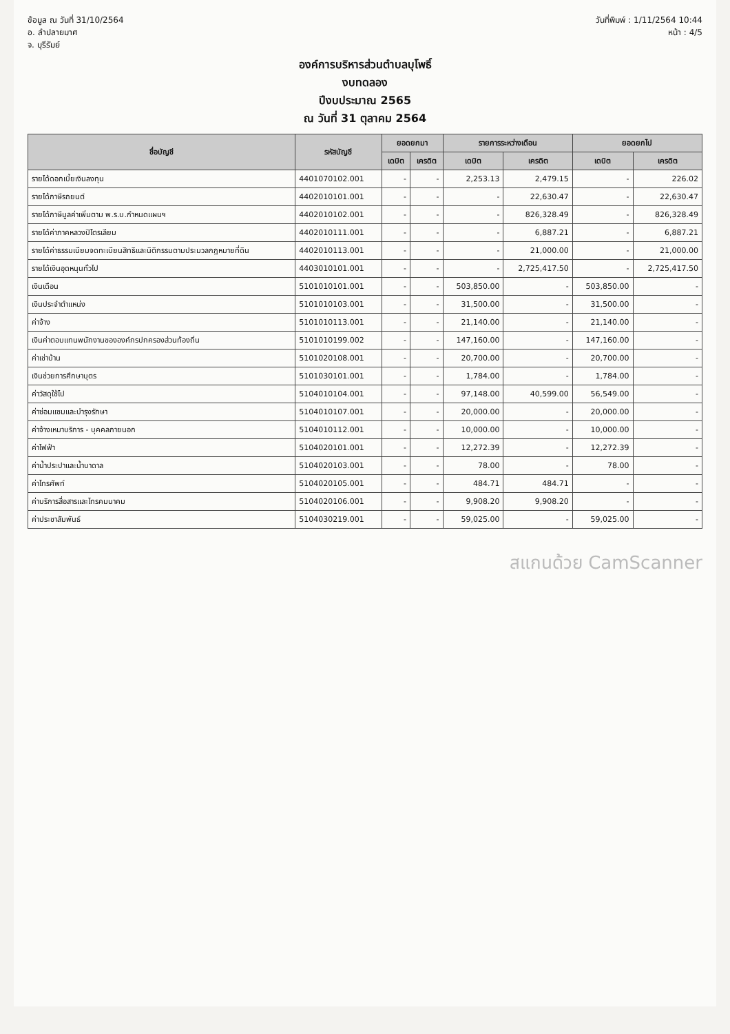ข้อมูล ณ วันที่ 31/10/2564
อ. ลำปลายมาศ
จ. บุรีรัมย์
วันที่พิมพ์ : 1/11/2564 10:44
หน้า : 4/5
องค์การบริหารส่วนตำบลบุโพธิ์
งบทดลอง
ปีงบประมาณ 2565
ณ วันที่ 31 ตุลาคม 2564
| ชื่อบัญชี | รหัสบัญชี | ยอดยกมา | | รายการระหว่างเดือน | | ยอดยกไป | |
| --- | --- | --- | --- | --- | --- | --- | --- |
| | | เดบิต | เครดิต | เดบิต | เครดิต | เดบิต | เครดิต |
| รายได้ดอกเบี้ยเงินลงทุน | 4401070102.001 | - | - | 2,253.13 | 2,479.15 | - | 226.02 |
| รายได้ภาษีรถยนต์ | 4402010101.001 | - | - | - | 22,630.47 | - | 22,630.47 |
| รายได้ภาษีมูลค่าเพิ่มตาม พ.ร.บ.กำหนดแผนฯ | 4402010102.001 | - | - | - | 826,328.49 | - | 826,328.49 |
| รายได้ค่าภาคหลวงปิโตรเลียม | 4402010111.001 | - | - | - | 6,887.21 | - | 6,887.21 |
| รายได้ค่าธรรมเนียมจดทะเบียนสิทธิและนิติกรรมตามประมวลกฎหมายที่ดิน | 4402010113.001 | - | - | - | 21,000.00 | - | 21,000.00 |
| รายได้เงินอุดหนุนทั่วไป | 4403010101.001 | - | - | - | 2,725,417.50 | - | 2,725,417.50 |
| เงินเดือน | 5101010101.001 | - | - | 503,850.00 | - | 503,850.00 | - |
| เงินประจำตำแหน่ง | 5101010103.001 | - | - | 31,500.00 | - | 31,500.00 | - |
| ค่าจ้าง | 5101010113.001 | - | - | 21,140.00 | - | 21,140.00 | - |
| เงินค่าตอบแทนพนักงานขององค์กรปกครองส่วนท้องถิ่น | 5101010199.002 | - | - | 147,160.00 | - | 147,160.00 | - |
| ค่าเช่าบ้าน | 5101020108.001 | - | - | 20,700.00 | - | 20,700.00 | - |
| เงินช่วยการศึกษาบุตร | 5101030101.001 | - | - | 1,784.00 | - | 1,784.00 | - |
| ค่าวัสดุใช้ไป | 5104010104.001 | - | - | 97,148.00 | 40,599.00 | 56,549.00 | - |
| ค่าซ่อมแซมและบำรุงรักษา | 5104010107.001 | - | - | 20,000.00 | - | 20,000.00 | - |
| ค่าจ้างเหมาบริการ - บุคคลภายนอก | 5104010112.001 | - | - | 10,000.00 | - | 10,000.00 | - |
| ค่าไฟฟ้า | 5104020101.001 | - | - | 12,272.39 | - | 12,272.39 | - |
| ค่าน้ำประปาและน้ำบาดาล | 5104020103.001 | - | - | 78.00 | - | 78.00 | - |
| ค่าโทรศัพท์ | 5104020105.001 | - | - | 484.71 | 484.71 | - | - |
| ค่าบริการสื่อสารและโทรคมนาคม | 5104020106.001 | - | - | 9,908.20 | 9,908.20 | - | - |
| ค่าประชาสัมพันธ์ | 5104030219.001 | - | - | 59,025.00 | - | 59,025.00 | - |
สแกนด้วย CamScanner